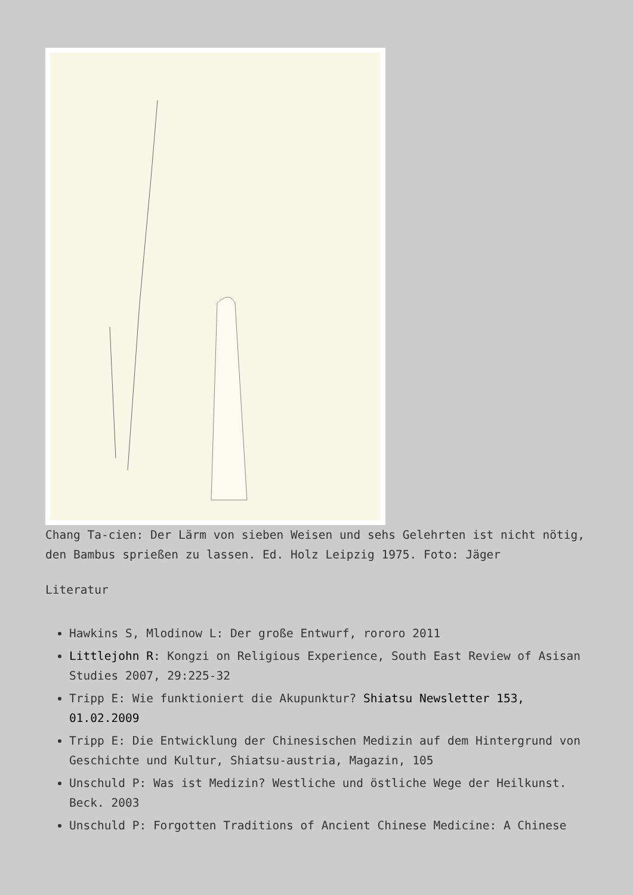Chang Ta-cien: Der Lärm von sieben Weisen und sehs Gelehrten ist nicht nötig, den Bambus sprießen zu lassen. Ed. Holz Leipzig 1975. Foto: Jäger
Literatur
Hawkins S, Mlodinow L: Der große Entwurf, rororo 2011
Littlejohn R: Kongzi on Religious Experience, South East Review of Asisan Studies 2007, 29:225-32
Tripp E: Wie funktioniert die Akupunktur? Shiatsu Newsletter 153, 01.02.2009
Tripp E: Die Entwicklung der Chinesischen Medizin auf dem Hintergrund von Geschichte und Kultur, Shiatsu-austria, Magazin, 105
Unschuld P: Was ist Medizin? Westliche und östliche Wege der Heilkunst. Beck. 2003
Unschuld P: Forgotten Traditions of Ancient Chinese Medicine: A Chinese